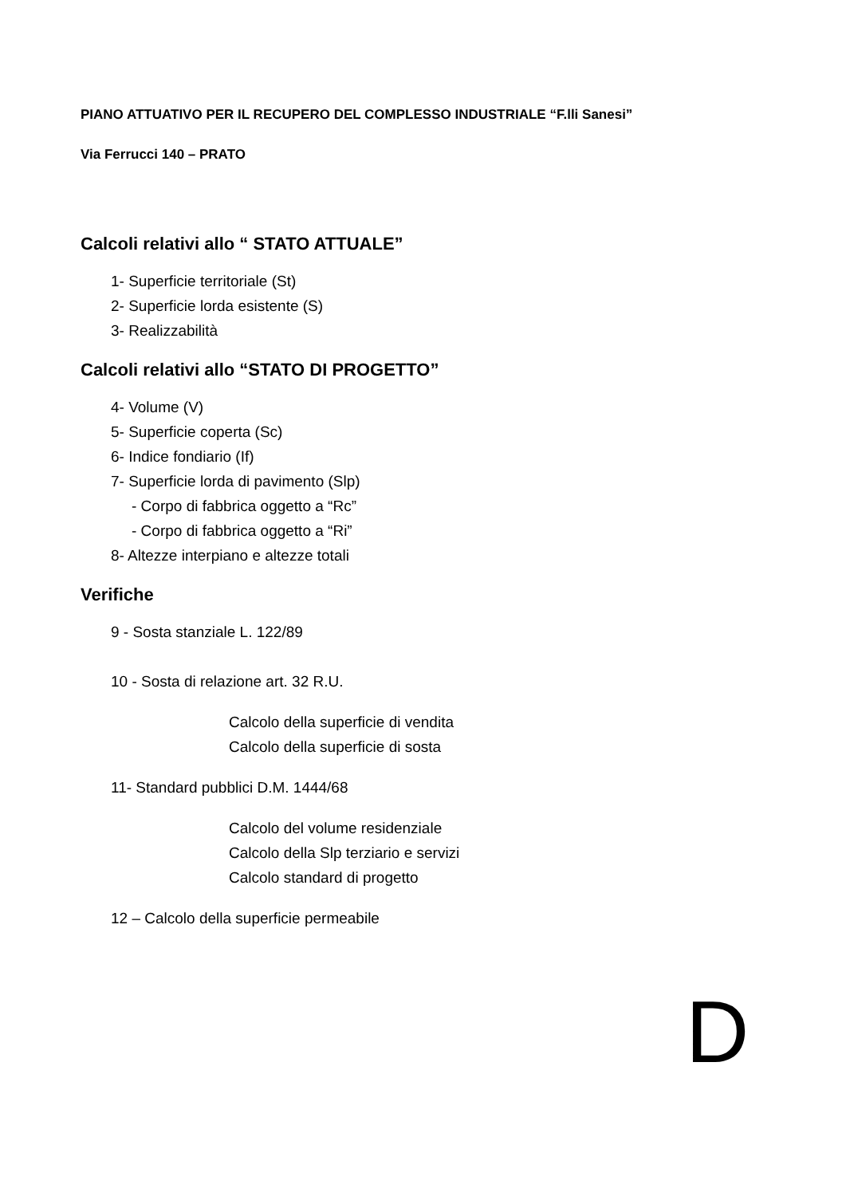PIANO ATTUATIVO PER IL RECUPERO DEL COMPLESSO INDUSTRIALE “F.lli Sanesi”
Via Ferrucci 140 – PRATO
Calcoli relativi allo “ STATO ATTUALE”
1- Superficie territoriale (St)
2- Superficie lorda esistente (S)
3- Realizzabilità
Calcoli relativi allo “STATO DI PROGETTO”
4- Volume (V)
5- Superficie coperta (Sc)
6- Indice fondiario (If)
7- Superficie lorda di pavimento (Slp)
- Corpo di fabbrica oggetto a “Rc”
- Corpo di fabbrica oggetto a “Ri”
8- Altezze interpiano e altezze totali
Verifiche
9 - Sosta stanziale L. 122/89
10 - Sosta di relazione art. 32 R.U.
Calcolo della superficie di vendita
Calcolo della superficie di sosta
11- Standard pubblici D.M. 1444/68
Calcolo del volume residenziale
Calcolo della Slp terziario e servizi
Calcolo standard di progetto
12 – Calcolo della superficie permeabile
D